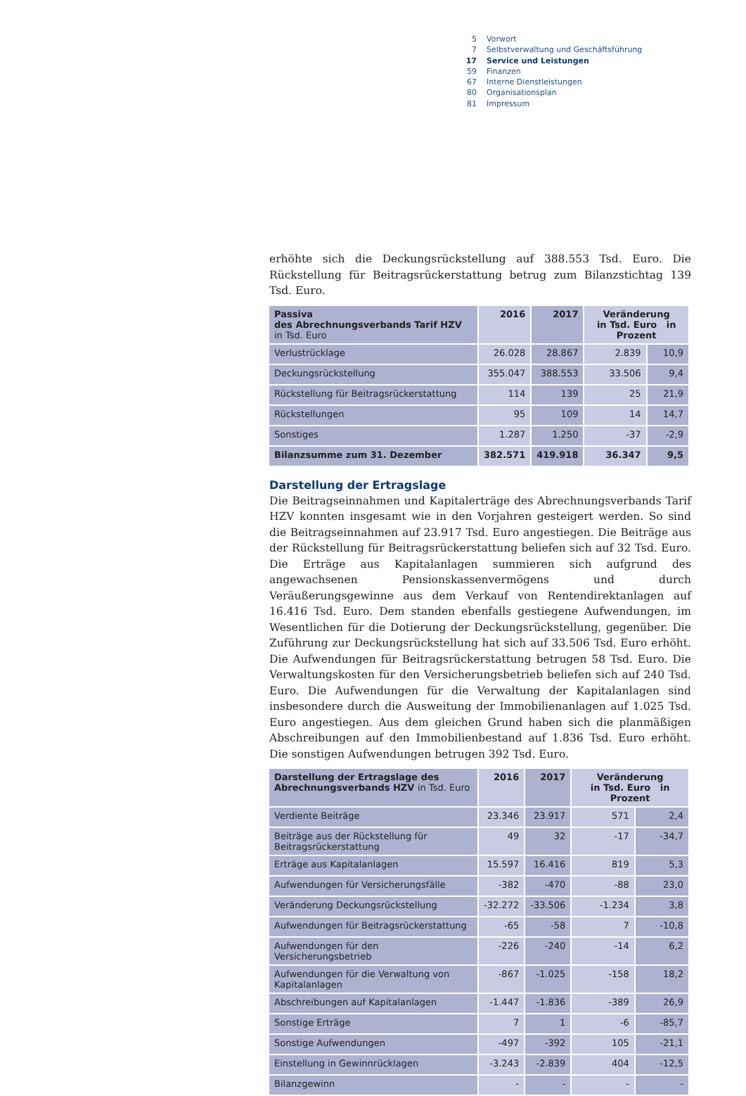5 Vorwort
7 Selbstverwaltung und Geschäftsführung
17 Service und Leistungen
59 Finanzen
67 Interne Dienstleistungen
80 Organisationsplan
81 Impressum
erhöhte sich die Deckungsrückstellung auf 388.553 Tsd. Euro. Die Rückstellung für Beitragsrückerstattung betrug zum Bilanzstichtag 139 Tsd. Euro.
| Passiva des Abrechnungsverbands Tarif HZV in Tsd. Euro | 2016 | 2017 | Veränderung in Tsd. Euro in Prozent | |
| --- | --- | --- | --- | --- |
| Verlustrücklage | 26.028 | 28.867 | 2.839 | 10,9 |
| Deckungsrückstellung | 355.047 | 388.553 | 33.506 | 9,4 |
| Rückstellung für Beitragsrückerstattung | 114 | 139 | 25 | 21,9 |
| Rückstellungen | 95 | 109 | 14 | 14,7 |
| Sonstiges | 1.287 | 1.250 | -37 | -2,9 |
| Bilanzsumme zum 31. Dezember | 382.571 | 419.918 | 36.347 | 9,5 |
Darstellung der Ertragslage
Die Beitragseinnahmen und Kapitalerträge des Abrechnungsverbands Tarif HZV konnten insgesamt wie in den Vorjahren gesteigert werden. So sind die Beitragseinnahmen auf 23.917 Tsd. Euro angestiegen. Die Beiträge aus der Rückstellung für Beitragsrückerstattung beliefen sich auf 32 Tsd. Euro. Die Erträge aus Kapitalanlagen summieren sich aufgrund des angewachsenen Pensionskassenvermögens und durch Veräußerungsgewinne aus dem Verkauf von Rentendirektanlagen auf 16.416 Tsd. Euro. Dem standen ebenfalls gestiegene Aufwendungen, im Wesentlichen für die Dotierung der Deckungsrückstellung, gegenüber. Die Zuführung zur Deckungsrückstellung hat sich auf 33.506 Tsd. Euro erhöht. Die Aufwendungen für Beitragsrückerstattung betrugen 58 Tsd. Euro. Die Verwaltungskosten für den Versicherungsbetrieb beliefen sich auf 240 Tsd. Euro. Die Aufwendungen für die Verwaltung der Kapitalanlagen sind insbesondere durch die Ausweitung der Immobilienanlagen auf 1.025 Tsd. Euro angestiegen. Aus dem gleichen Grund haben sich die planmäßigen Abschreibungen auf den Immobilienbestand auf 1.836 Tsd. Euro erhöht. Die sonstigen Aufwendungen betrugen 392 Tsd. Euro.
| Darstellung der Ertragslage des Abrechnungsverbands HZV in Tsd. Euro | 2016 | 2017 | Veränderung in Tsd. Euro in Prozent | |
| --- | --- | --- | --- | --- |
| Verdiente Beiträge | 23.346 | 23.917 | 571 | 2,4 |
| Beiträge aus der Rückstellung für Beitragsrückerstattung | 49 | 32 | -17 | -34,7 |
| Erträge aus Kapitalanlagen | 15.597 | 16.416 | 819 | 5,3 |
| Aufwendungen für Versicherungsfälle | -382 | -470 | -88 | 23,0 |
| Veränderung Deckungsrückstellung | -32.272 | -33.506 | -1.234 | 3,8 |
| Aufwendungen für Beitragsrückerstattung | -65 | -58 | 7 | -10,8 |
| Aufwendungen für den Versicherungsbetrieb | -226 | -240 | -14 | 6,2 |
| Aufwendungen für die Verwaltung von Kapitalanlagen | -867 | -1.025 | -158 | 18,2 |
| Abschreibungen auf Kapitalanlagen | -1.447 | -1.836 | -389 | 26,9 |
| Sonstige Erträge | 7 | 1 | -6 | -85,7 |
| Sonstige Aufwendungen | -497 | -392 | 105 | -21,1 |
| Einstellung in Gewinnrücklagen | -3.243 | -2.839 | 404 | -12,5 |
| Bilanzgewinn | - | - | - | - |